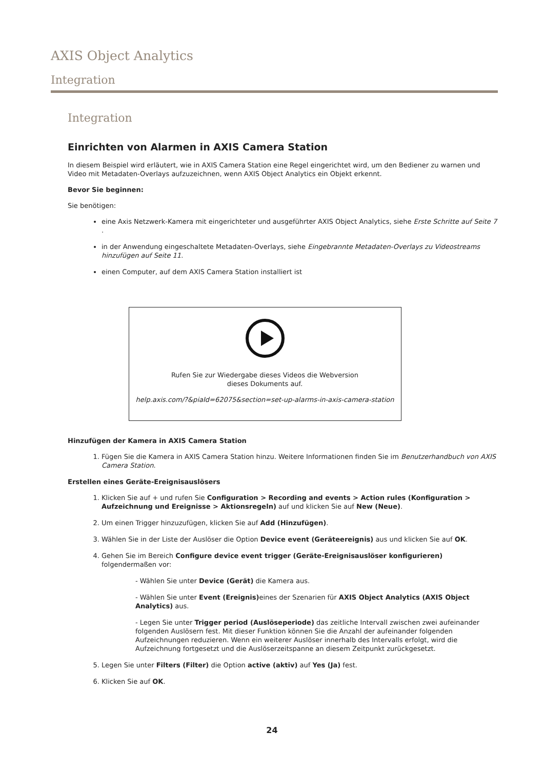AXIS Object Analytics
Integration
Integration
Einrichten von Alarmen in AXIS Camera Station
In diesem Beispiel wird erläutert, wie in AXIS Camera Station eine Regel eingerichtet wird, um den Bediener zu warnen und Video mit Metadaten-Overlays aufzuzeichnen, wenn AXIS Object Analytics ein Objekt erkennt.
Bevor Sie beginnen:
Sie benötigen:
eine Axis Netzwerk-Kamera mit eingerichteter und ausgeführter AXIS Object Analytics, siehe Erste Schritte auf Seite 7 .
in der Anwendung eingeschaltete Metadaten-Overlays, siehe Eingebrannte Metadaten-Overlays zu Videostreams hinzufügen auf Seite 11.
einen Computer, auf dem AXIS Camera Station installiert ist
Rufen Sie zur Wiedergabe dieses Videos die Webversion
dieses Dokuments auf.
help.axis.com/?&piaId=62075&section=set-up-alarms-in-axis-camera-station
Hinzufügen der Kamera in AXIS Camera Station
1. Fügen Sie die Kamera in AXIS Camera Station hinzu. Weitere Informationen finden Sie im Benutzerhandbuch von AXIS Camera Station.
Erstellen eines Geräte-Ereignisauslösers
1. Klicken Sie auf + und rufen Sie Configuration > Recording and events > Action rules (Konfiguration > Aufzeichnung und Ereignisse > Aktionsregeln) auf und klicken Sie auf New (Neue).
2. Um einen Trigger hinzuzufügen, klicken Sie auf Add (Hinzufügen).
3. Wählen Sie in der Liste der Auslöser die Option Device event (Geräteereignis) aus und klicken Sie auf OK.
4. Gehen Sie im Bereich Configure device event trigger (Geräte-Ereignisauslöser konfigurieren) folgendermaßen vor:
- Wählen Sie unter Device (Gerät) die Kamera aus.
- Wählen Sie unter Event (Ereignis) eines der Szenarien für AXIS Object Analytics (AXIS Object Analytics) aus.
- Legen Sie unter Trigger period (Auslöseperiode) das zeitliche Intervall zwischen zwei aufeinander folgenden Auslösern fest. Mit dieser Funktion können Sie die Anzahl der aufeinander folgenden Aufzeichnungen reduzieren. Wenn ein weiterer Auslöser innerhalb des Intervalls erfolgt, wird die Aufzeichnung fortgesetzt und die Auslöserzeitspanne an diesem Zeitpunkt zurückgesetzt.
5. Legen Sie unter Filters (Filter) die Option active (aktiv) auf Yes (Ja) fest.
6. Klicken Sie auf OK.
24